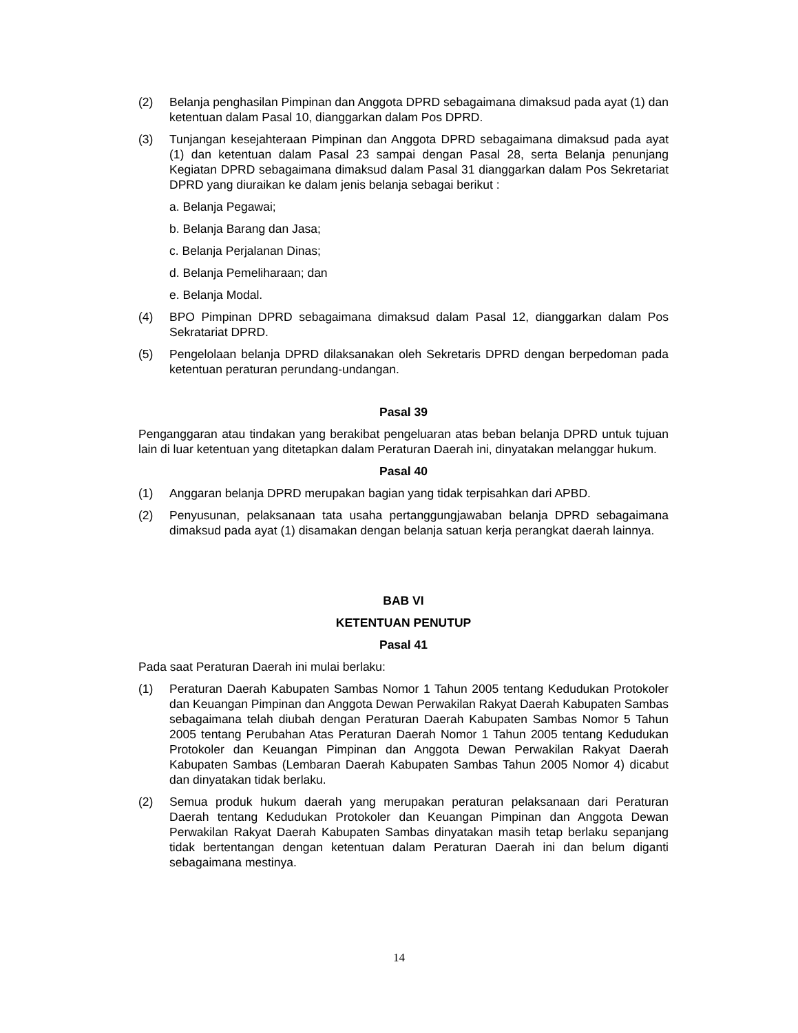(2) Belanja penghasilan Pimpinan dan Anggota DPRD sebagaimana dimaksud pada ayat (1) dan ketentuan dalam Pasal 10, dianggarkan dalam Pos DPRD.
(3) Tunjangan kesejahteraan Pimpinan dan Anggota DPRD sebagaimana dimaksud pada ayat (1) dan ketentuan dalam Pasal 23 sampai dengan Pasal 28, serta Belanja penunjang Kegiatan DPRD sebagaimana dimaksud dalam Pasal 31 dianggarkan dalam Pos Sekretariat DPRD yang diuraikan ke dalam jenis belanja sebagai berikut :
a. Belanja Pegawai;
b. Belanja Barang dan Jasa;
c. Belanja Perjalanan Dinas;
d. Belanja Pemeliharaan; dan
e. Belanja Modal.
(4) BPO Pimpinan DPRD sebagaimana dimaksud dalam Pasal 12, dianggarkan dalam Pos Sekratariat DPRD.
(5) Pengelolaan belanja DPRD dilaksanakan oleh Sekretaris DPRD dengan berpedoman pada ketentuan peraturan perundang-undangan.
Pasal 39
Penganggaran atau tindakan yang berakibat pengeluaran atas beban belanja DPRD untuk tujuan lain di luar ketentuan yang ditetapkan dalam Peraturan Daerah ini, dinyatakan melanggar hukum.
Pasal 40
(1) Anggaran belanja DPRD merupakan bagian yang tidak terpisahkan dari APBD.
(2) Penyusunan, pelaksanaan tata usaha pertanggungjawaban belanja DPRD sebagaimana dimaksud pada ayat (1) disamakan dengan belanja satuan kerja perangkat daerah lainnya.
BAB VI
KETENTUAN PENUTUP
Pasal 41
Pada saat Peraturan Daerah ini mulai berlaku:
(1) Peraturan Daerah Kabupaten Sambas Nomor 1 Tahun 2005 tentang Kedudukan Protokoler dan Keuangan Pimpinan dan Anggota Dewan Perwakilan Rakyat Daerah Kabupaten Sambas sebagaimana telah diubah dengan Peraturan Daerah Kabupaten Sambas Nomor 5 Tahun 2005 tentang Perubahan Atas Peraturan Daerah Nomor 1 Tahun 2005 tentang Kedudukan Protokoler dan Keuangan Pimpinan dan Anggota Dewan Perwakilan Rakyat Daerah Kabupaten Sambas (Lembaran Daerah Kabupaten Sambas Tahun 2005 Nomor 4) dicabut dan dinyatakan tidak berlaku.
(2) Semua produk hukum daerah yang merupakan peraturan pelaksanaan dari Peraturan Daerah tentang Kedudukan Protokoler dan Keuangan Pimpinan dan Anggota Dewan Perwakilan Rakyat Daerah Kabupaten Sambas dinyatakan masih tetap berlaku sepanjang tidak bertentangan dengan ketentuan dalam Peraturan Daerah ini dan belum diganti sebagaimana mestinya.
14